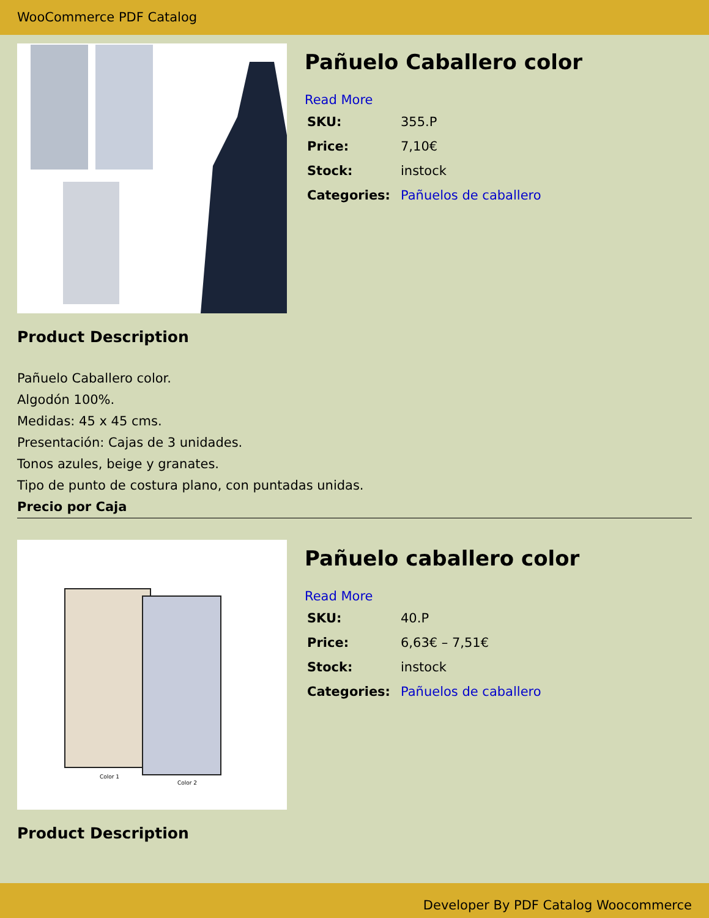WooCommerce PDF Catalog
Pañuelo Caballero color
Read More
| SKU: | 355.P |
| Price: | 7,10€ |
| Stock: | instock |
| Categories: | Pañuelos de caballero |
Product Description
Pañuelo Caballero color.
Algodón 100%.
Medidas: 45 x 45 cms.
Presentación: Cajas de 3 unidades.
Tonos azules, beige y granates.
Tipo de punto de costura plano, con puntadas unidas.
Precio por Caja
Color 1
Color 2
Pañuelo caballero color
Read More
| SKU: | 40.P |
| Price: | 6,63€ – 7,51€ |
| Stock: | instock |
| Categories: | Pañuelos de caballero |
Product Description
Developer By PDF Catalog Woocommerce